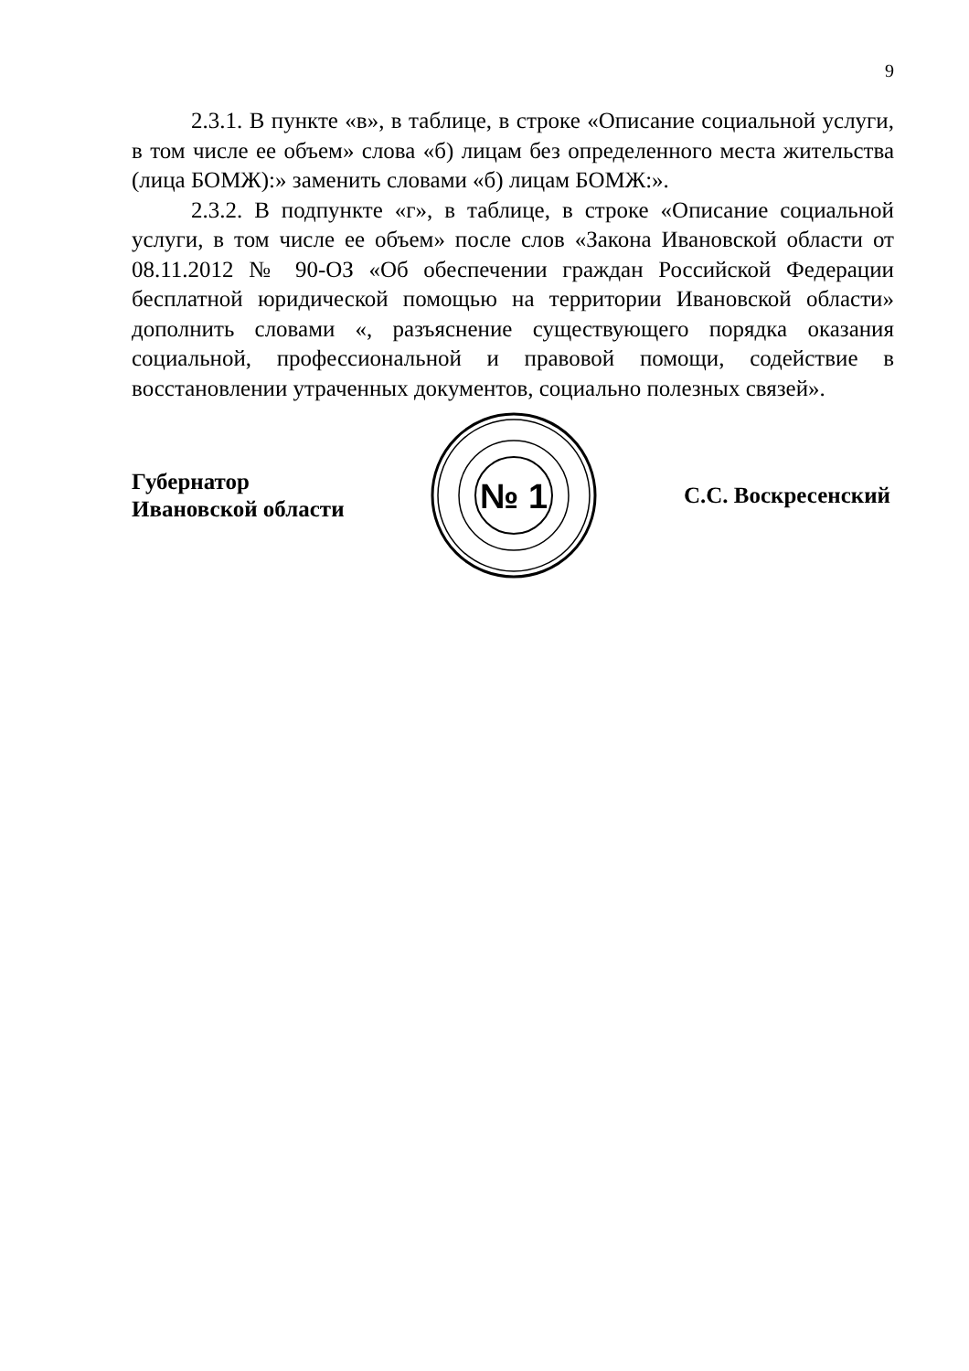9
2.3.1. В пункте «в», в таблице, в строке «Описание социальной услуги, в том числе ее объем» слова «б) лицам без определенного места жительства (лица БОМЖ):» заменить словами «б) лицам БОМЖ:».
2.3.2. В подпункте «г», в таблице, в строке «Описание социальной услуги, в том числе ее объем» после слов «Закона Ивановской области от 08.11.2012 № 90-ОЗ «Об обеспечении граждан Российской Федерации бесплатной юридической помощью на территории Ивановской области» дополнить словами «, разъяснение существующего порядка оказания социальной, профессиональной и правовой помощи, содействие в восстановлении утраченных документов, социально полезных связей».
Губернатор
Ивановской области
№ 1
С.С. Воскресенский